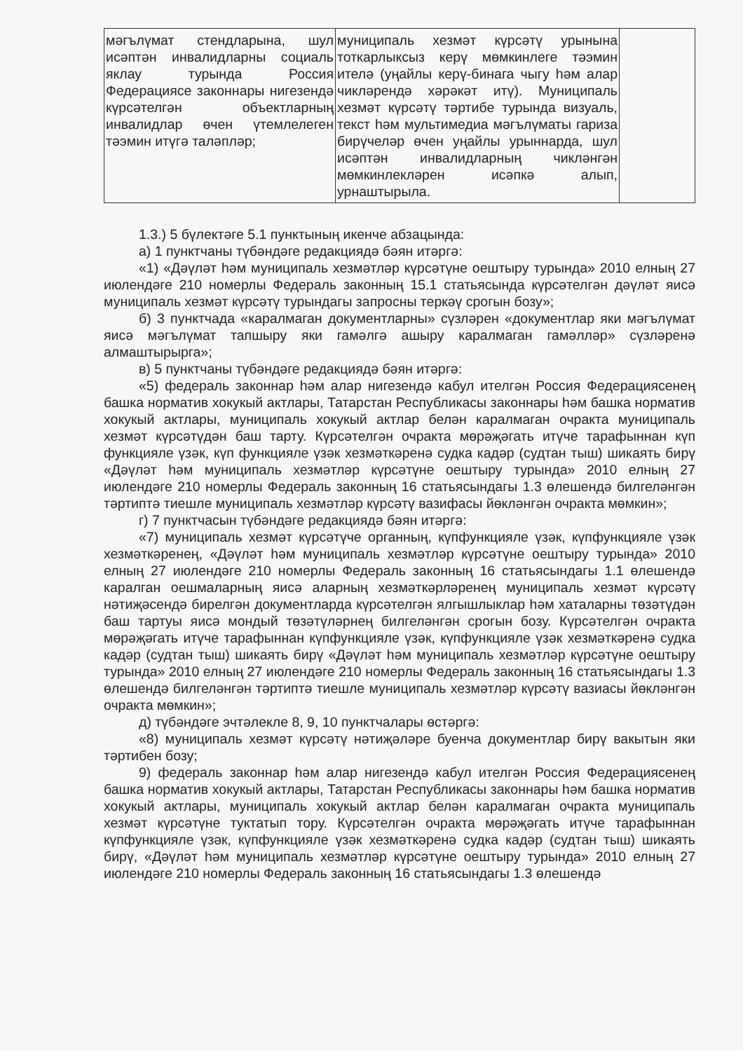| мәгълүмат стендларына, шул исәптән инвалидларны социаль яклау турында Россия Федерациясе законнары нигезендә күрсәтелгән объектларның инвалидлар өчен үтемлелеген тәэмин итүгә таләпләр; | муниципаль хезмәт күрсәтү урынына тоткарлыксыз керү мөмкинлеге тәэмин ителә (уңайлы керү-бинага чыгу һәм алар чикләрендә хәрәкәт итү). Муниципаль хезмәт күрсәтү тәртибе турында визуаль, текст һәм мультимедиа мәгълүматы гариза бирүчеләр өчен уңайлы урыннарда, шул исәптән инвалидларның чикләнгән мөмкинлекләрен исәпкә алып, урнаштырыла. | |
1.3.) 5 бүлектәге 5.1 пунктының икенче абзацында:
а) 1 пунктчаны түбәндәге редакциядә бәян итәргә:
«1) «Дәүләт һәм муниципаль хезмәтләр күрсәтүне оештыру турында» 2010 елның 27 июлендәге 210 номерлы Федераль законның 15.1 статьясында күрсәтелгән дәүләт яисә муниципаль хезмәт күрсәтү турындагы запросны теркәү срогын бозу»;
б) 3 пунктчада «каралмаган документларны» сүзләрен «документлар яки мәгълүмат яисә мәгълүмат тапшыру яки гамәлгә ашыру каралмаган гамәлләр» сүзләренә алмаштырырга»;
в) 5 пунктчаны түбәндәге редакциядә бәян итәргә:
«5) федераль законнар һәм алар нигезендә кабул ителгән Россия Федерациясенең башка норматив хокукый актлары, Татарстан Республикасы законнары һәм башка норматив хокукый актлары, муниципаль хокукый актлар белән каралмаган очракта муниципаль хезмәт күрсәтүдән баш тарту. Күрсәтелгән очракта мөрәҗәгать итүче тарафыннан күп функцияле үзәк, күп функцияле үзәк хезмәткәренә судка кадәр (судтан тыш) шикаять бирү «Дәүләт һәм муниципаль хезмәтләр күрсәтүне оештыру турында» 2010 елның 27 июлендәге 210 номерлы Федераль законның 16 статьясындагы 1.3 өлешендә билгеләнгән тәртиптә тиешле муниципаль хезмәтләр күрсәтү вазифасы йөкләнгән очракта мөмкин»;
г) 7 пунктчасын түбәндәге редакциядә бәян итәргә:
«7) муниципаль хезмәт күрсәтүче органның, күпфункцияле үзәк, күпфункцияле үзәк хезмәткәренең, «Дәүләт һәм муниципаль хезмәтләр күрсәтүне оештыру турында» 2010 елның 27 июлендәге 210 номерлы Федераль законның 16 статьясындагы 1.1 өлешендә каралган оешмаларның яисә аларның хезмәткәрләренең муниципаль хезмәт күрсәтү нәтиҗәсендә бирелгән документларда күрсәтелгән ялгышлыклар һәм хаталарны төзәтүдән баш тартуы яисә мондый төзәтүләрнең билгеләнгән срогын бозу. Күрсәтелгән очракта мөрәҗәгать итүче тарафыннан күпфункцияле үзәк, күпфункцияле үзәк хезмәткәренә судка кадәр (судтан тыш) шикаять бирү «Дәүләт һәм муниципаль хезмәтләр күрсәтүне оештыру турында» 2010 елның 27 июлендәге 210 номерлы Федераль законның 16 статьясындагы 1.3 өлешендә билгеләнгән тәртиптә тиешле муниципаль хезмәтләр күрсәтү вазиасы йөкләнгән очракта мөмкин»;
д) түбәндәге эчтәлекле 8, 9, 10 пунктчалары өстәргә:
«8) муниципаль хезмәт күрсәтү нәтиҗәләре буенча документлар бирү вакытын яки тәртибен бозу;
9) федераль законнар һәм алар нигезендә кабул ителгән Россия Федерациясенең башка норматив хокукый актлары, Татарстан Республикасы законнары һәм башка норматив хокукый актлары, муниципаль хокукый актлар белән каралмаган очракта муниципаль хезмәт күрсәтүне туктатып тору. Күрсәтелгән очракта мөрәҗәгать итүче тарафыннан күпфункцияле үзәк, күпфункцияле үзәк хезмәткәренә судка кадәр (судтан тыш) шикаять бирү, «Дәүләт һәм муниципаль хезмәтләр күрсәтүне оештыру турында» 2010 елның 27 июлендәге 210 номерлы Федераль законның 16 статьясындагы 1.3 өлешендә